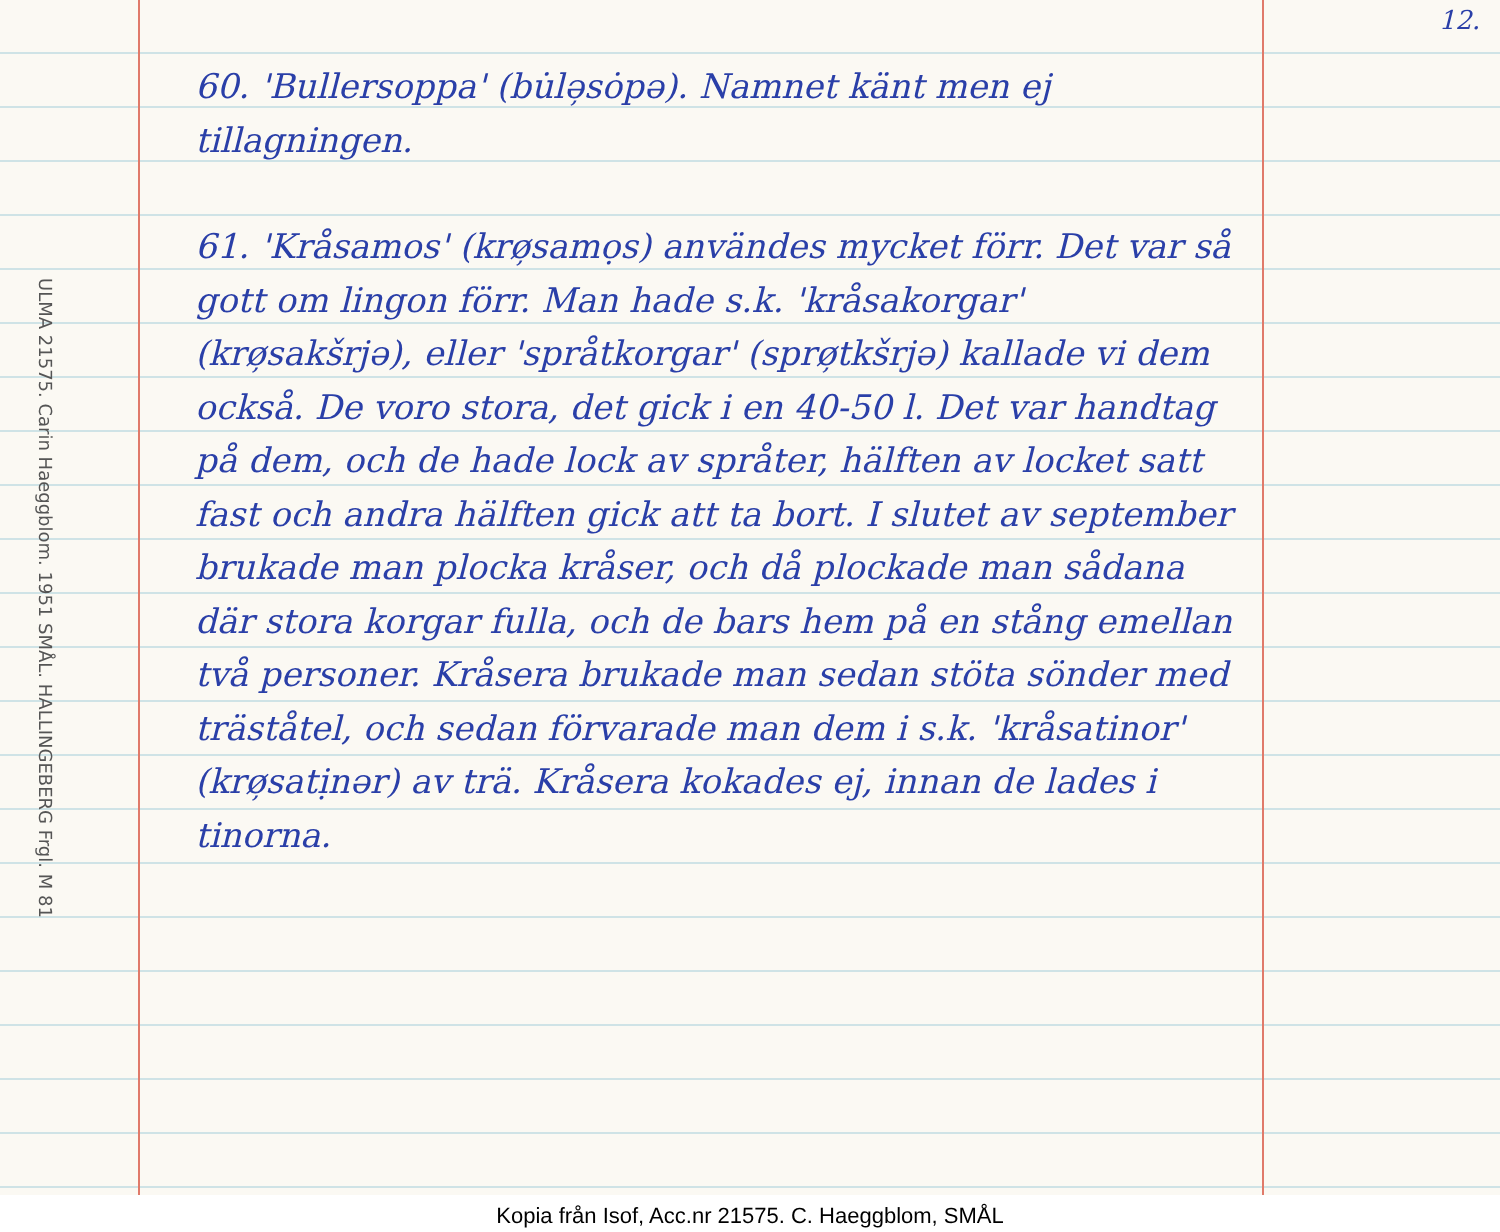12.
ULMA 21575. Carin Haeggblom. 1951 SMÅL. HALLINGEBERG Frgl. M 81
60. 'Bullersoppa' (bu̇lə̦sȯpə). Namnet känt men ej tillagningen.
61. 'Kråsamos' (krø̦samọs) användes mycket förr. Det var så gott om lingon förr. Man hade s.k. 'kråsakorgar' (krø̦sakšrjə), eller 'språtkorgar' (sprø̦tkšrjə) kallade vi dem också. De voro stora, det gick i en 40-50 l. Det var handtag på dem, och de hade lock av språter, hälften av locket satt fast och andra hälften gick att ta bort. I slutet av september brukade man plocka kråser, och då plockade man sådana där stora korgar fulla, och de bars hem på en stång emellan två personer. Kråsera brukade man sedan stöta sönder med träståtel, och sedan förvarade man dem i s.k. 'kråsatinor' (krø̦satịnər) av trä. Kråsera kokades ej, innan de lades i tinorna.
Kopia från Isof, Acc.nr 21575. C. Haeggblom, SMÅL